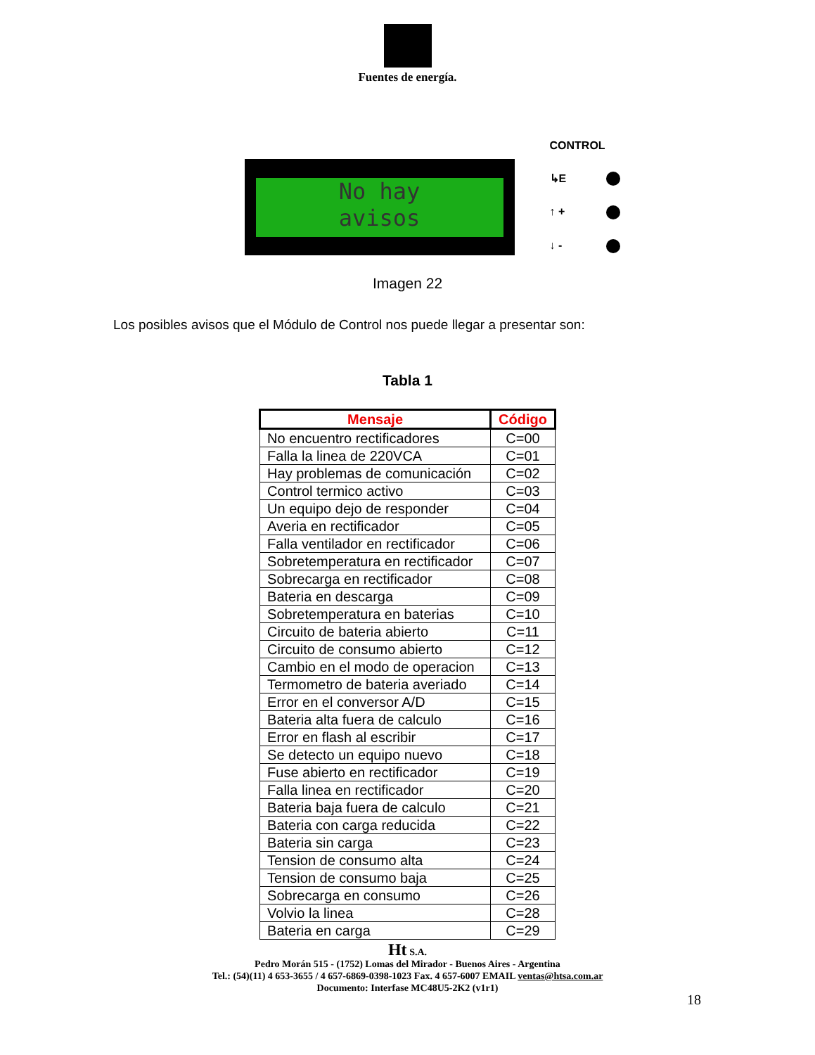Fuentes de energía.
No hay
avisos
CONTROL
↳E
↑ +
↓ -
Imagen 22
Los posibles avisos que el Módulo de Control nos puede llegar a presentar son:
Tabla 1
| Mensaje | Código |
| --- | --- |
| No encuentro rectificadores | C=00 |
| Falla la linea de 220VCA | C=01 |
| Hay problemas de comunicación | C=02 |
| Control termico activo | C=03 |
| Un equipo dejo de responder | C=04 |
| Averia en rectificador | C=05 |
| Falla ventilador en rectificador | C=06 |
| Sobretemperatura en rectificador | C=07 |
| Sobrecarga en rectificador | C=08 |
| Bateria en descarga | C=09 |
| Sobretemperatura en baterias | C=10 |
| Circuito de bateria abierto | C=11 |
| Circuito de consumo abierto | C=12 |
| Cambio en el modo de operacion | C=13 |
| Termometro de bateria averiado | C=14 |
| Error en el conversor A/D | C=15 |
| Bateria alta fuera de calculo | C=16 |
| Error en flash al escribir | C=17 |
| Se detecto un equipo nuevo | C=18 |
| Fuse abierto en rectificador | C=19 |
| Falla linea en rectificador | C=20 |
| Bateria baja fuera de calculo | C=21 |
| Bateria con carga reducida | C=22 |
| Bateria sin carga | C=23 |
| Tension de consumo alta | C=24 |
| Tension de consumo baja | C=25 |
| Sobrecarga en consumo | C=26 |
| Volvio la linea | C=28 |
| Bateria en carga | C=29 |
Ht S.A.
Pedro Morán 515 - (1752) Lomas del Mirador - Buenos Aires - Argentina
Tel.: (54)(11) 4 653-3655 / 4 657-6869-0398-1023 Fax. 4 657-6007 EMAIL ventas@htsa.com.ar
Documento: Interfase MC48U5-2K2 (v1r1)
18